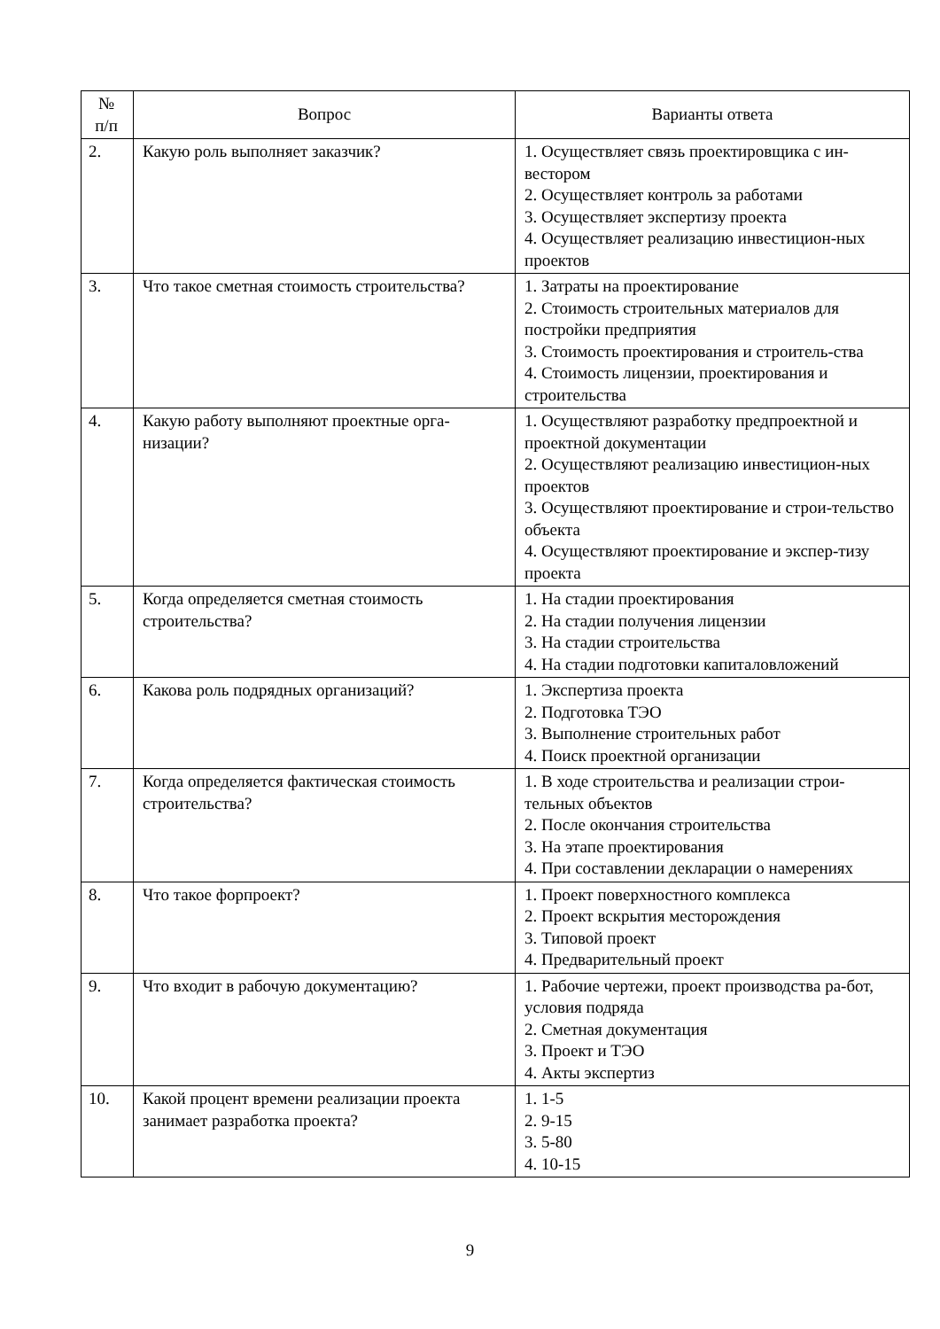| № п/п | Вопрос | Варианты ответа |
| --- | --- | --- |
| 2. | Какую роль выполняет заказчик? | 1. Осуществляет связь проектировщика с ин-вестором 2. Осуществляет контроль за работами 3. Осуществляет экспертизу проекта 4. Осуществляет реализацию инвестицион-ных проектов |
| 3. | Что такое сметная стоимость строительства? | 1. Затраты на проектирование 2. Стоимость строительных материалов для постройки предприятия 3. Стоимость проектирования и строитель-ства 4. Стоимость лицензии, проектирования и строительства |
| 4. | Какую работу выполняют проектные орга-низации? | 1. Осуществляют разработку предпроектной и проектной документации 2. Осуществляют реализацию инвестицион-ных проектов 3. Осуществляют проектирование и строи-тельство объекта 4. Осуществляют проектирование и экспер-тизу проекта |
| 5. | Когда определяется сметная стоимость строительства? | 1. На стадии проектирования 2. На стадии получения лицензии 3. На стадии строительства 4. На стадии подготовки капиталовложений |
| 6. | Какова роль подрядных организаций? | 1. Экспертиза проекта 2. Подготовка ТЭО 3. Выполнение строительных работ 4. Поиск проектной организации |
| 7. | Когда определяется фактическая стоимость строительства? | 1. В ходе строительства и реализации строи-тельных объектов 2. После окончания строительства 3. На этапе проектирования 4. При составлении декларации о намерениях |
| 8. | Что такое форпроект? | 1. Проект поверхностного комплекса 2. Проект вскрытия месторождения 3. Типовой проект 4. Предварительный проект |
| 9. | Что входит в рабочую документацию? | 1. Рабочие чертежи, проект производства ра-бот, условия подряда 2. Сметная документация 3. Проект и ТЭО 4. Акты экспертиз |
| 10. | Какой процент времени реализации проекта занимает разработка проекта? | 1. 1-5 2. 9-15 3. 5-80 4. 10-15 |
9